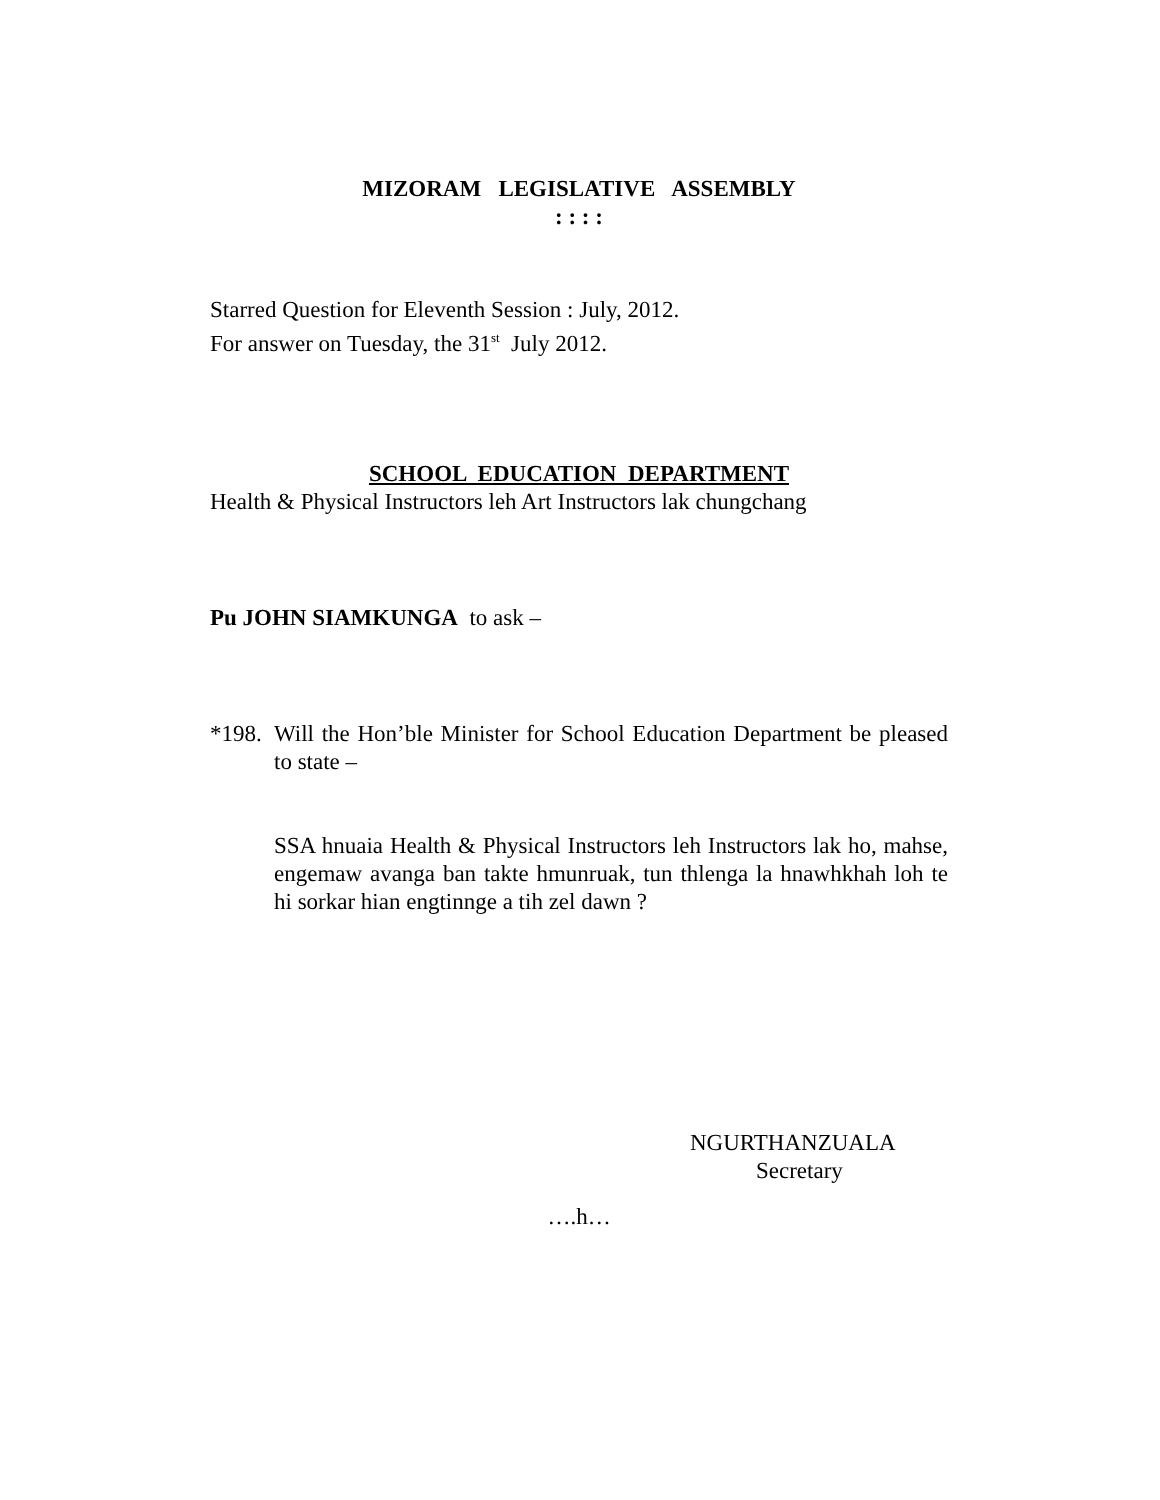MIZORAM LEGISLATIVE ASSEMBLY
: : : :
Starred Question for Eleventh Session : July, 2012.
For answer on Tuesday, the 31<sup>st</sup> July 2012.
SCHOOL EDUCATION DEPARTMENT
Health & Physical Instructors leh Art Instructors lak chungchang
Pu JOHN SIAMKUNGA to ask –
*198. Will the Hon’ble Minister for School Education Department be pleased to state –
SSA hnuaia Health & Physical Instructors leh Instructors lak ho, mahse, engemaw avanga ban takte hmunruak, tun thlenga la hnawhkhah loh te hi sorkar hian engtinnge a tih zel dawn ?
NGURTHANZUALA
Secretary
….h…